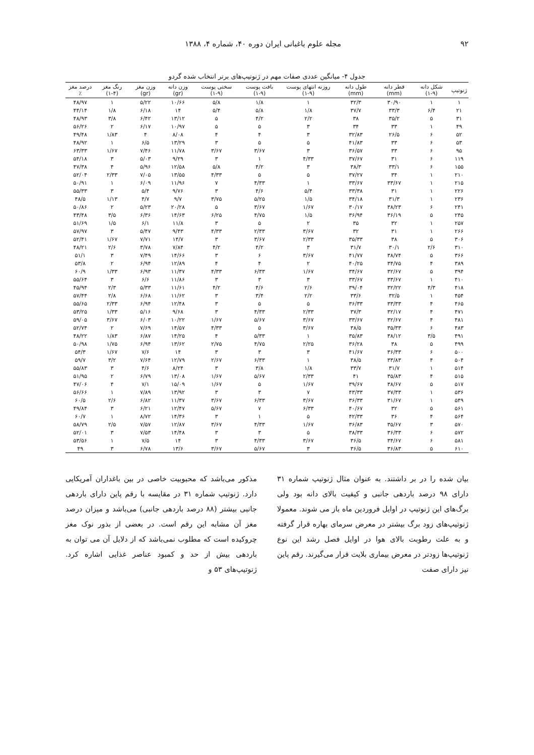۹۲ مجله علوم باغبانی ایران دوره ۴۰، شماره ۴، ۱۳۸۸
جدول ۴- میانگین عددی صفات مهم در ژنوتیپ‌های برتر انتخاب شده گردو
| ژنوتیپ | شکل دانه (۹-۱) | قطر دانه (mm) | طول دانه (mm) | روزنه انتهای پوست (۹-۱) | بافت پوست (۹-۱) | سختی پوست (۹-۱) | وزن دانه (gr) | وزن مغز (gr) | رنگ مغز (۴-۱) | درصد مغز ٪ |
| --- | --- | --- | --- | --- | --- | --- | --- | --- | --- | --- |
| ۱ | ۱ | ۳۰/۹۰ | ۳۲/۳ | ۱ | ۱/۸ | ۵/۸ | ۱۰/۶۶ | ۵/۲۲ | ۱ | ۴۸/۹۷ |
| ۲۱ | ۶/۴ | ۳۳/۳ | ۳۷/۷ | ۱/۸ | ۵/۸ | ۵/۴ | ۱۴ | ۶/۱۸ | ۱/۸ | ۴۴/۱۴ |
| ۳۱ | ۵ | ۳۵/۲ | ۳۸ | ۲/۲ | ۴/۲ | ۵ | ۱۳/۱۲ | ۶/۴۲ | ۳/۸ | ۴۸/۹۳ |
| ۴۹ | ۱ | ۳۳ | ۳۴ | ۳ | ۵ | ۵ | ۱۰/۹۷ | ۶/۱۷ | ۲ | ۵۶/۲۶ |
| ۵۲ | ۶ | ۲۶/۵ | ۳۲/۸۳ | ۳ | ۴ | ۴ | ۸/۰۸ | ۴ | ۱/۸۳ | ۴۹/۴۸ |
| ۵۳ | ۶ | ۳۳ | ۴۱/۸۳ | ۵ | ۵ | ۳ | ۱۳/۲۹ | ۶/۵ | ۱ | ۴۸/۹۲ |
| ۹۵ | ۶ | ۳۳ | ۳۶/۵۷ | ۳ | ۳/۶۷ | ۳/۶۷ | ۱۱/۷۸ | ۷/۴۶ | ۱/۶۷ | ۶۳/۳۳ |
| ۱۱۹ | ۶ | ۳۱ | ۳۷/۶۷ | ۴/۳۳ | ۱ | ۳ | ۹/۲۹ | ۵/۰۳ | ۳ | ۵۴/۱۸ |
| ۱۵۵ | ۶ | ۳۳/۱ | ۳۸/۳ | ۳ | ۴/۲ | ۵/۸ | ۱۲/۵۸ | ۵/۹۶ | ۴ | ۴۷/۳۸ |
| ۲۱۰ | ۱ | ۳۴ | ۳۷/۲۷ | ۵ | ۵ | ۴/۳۳ | ۱۳/۵۵ | ۷/۰۵ | ۲/۳۳ | ۵۲/۰۴ |
| ۲۱۵ | ۱ | ۳۳/۶۷ | ۳۳/۶۷ | ۱ | ۴/۳۳ | ۷ | ۱۱/۹۶ | ۶/۰۹ | ۱ | ۵۰/۹۱ |
| ۲۲۶ | ۱ | ۳۱ | ۳۳/۳۸ | ۵/۴ | ۴/۶ | ۳ | ۹/۷۶ | ۵/۴ | ۳ | ۵۵/۳۳ |
| ۲۳۶ | ۱ | ۳۱/۳ | ۳۴/۱۸ | ۱/۵ | ۵/۲۵ | ۳/۷۵ | ۹/۷ | ۴/۷ | ۱/۱۳ | ۴۸/۵ |
| ۲۴۱ | ۶ | ۳۸/۲۳ | ۳۰/۱۷ | ۱/۶۷ | ۳/۶۷ | ۵ | ۲۰/۲۸ | ۵/۲۳ | ۲ | ۵۰/۸۶ |
| ۲۴۵ | ۵ | ۳۶/۱۹ | ۳۶/۹۴ | ۱/۵ | ۴/۷۵ | ۶/۲۵ | ۱۴/۶۳ | ۶/۳۶ | ۳/۵ | ۴۳/۴۸ |
| ۲۵۷ | ۱ | ۳۲ | ۳۵ | ۲ | ۵ | ۳ | ۱۱/۸ | ۶/۱ | ۱/۵ | ۵۱/۶۹ |
| ۲۶۶ | ۱ | ۳۱ | ۳۲ | ۳/۶۷ | ۲/۳۳ | ۴/۳۳ | ۹/۴۳ | ۵/۴۷ | ۳ | ۵۷/۹۷ |
| ۳۰۶ | ۵ | ۳۸ | ۳۵/۳۳ | ۲/۳۳ | ۳/۶۷ | ۳ | ۱۴/۷ | ۷/۷۱ | ۱/۶۷ | ۵۲/۴۱ |
| ۳۱۰ | ۲/۶ | ۳۰/۱ | ۳۱/۷ | ۳ | ۴/۲ | ۴/۲ | ۷/۸۴ | ۳/۷۸ | ۲/۶ | ۴۸/۲۱ |
| ۳۶۶ | ۵ | ۳۸/۷۴ | ۴۱/۷۷ | ۳/۶۷ | ۶ | ۳ | ۱۴/۶۶ | ۷/۴۹ | ۳ | ۵۱/۱ |
| ۳۸۹ | ۴ | ۳۴/۷۵ | ۴۰/۲۵ | ۲ | ۴ | ۴ | ۱۲/۸۹ | ۶/۹۴ | ۲ | ۵۳/۸ |
| ۳۹۴ | ۵ | ۳۲/۶۷ | ۳۴/۶۷ | ۱/۶۷ | ۶/۳۳ | ۴/۳۳ | ۱۱/۳۷ | ۶/۹۳ | ۱/۳۳ | ۶۰/۹ |
| ۴۱۰ | ۱ | ۳۳/۶۷ | ۳۳/۶۷ | ۳ | ۳ | ۳ | ۱۱/۸۶ | ۶/۶ | ۳ | ۵۵/۶۴ |
| ۴۱۸ | ۴/۳ | ۳۲/۲۲ | ۳۹/۰۴ | ۲/۶ | ۴/۶ | ۴/۲ | ۱۱/۶۱ | ۵/۳۳ | ۲/۳ | ۴۵/۹۴ |
| ۴۵۴ | ۱ | ۳۲/۵ | ۳۳/۶ | ۲/۲ | ۳/۴ | ۳ | ۱۱/۶۲ | ۶/۶۸ | ۲/۸ | ۵۷/۴۴ |
| ۴۶۵ | ۴ | ۳۳/۳۳ | ۳۶/۳۳ | ۵ | ۵ | ۳ | ۱۲/۴۸ | ۶/۹۴ | ۲/۳۳ | ۵۵/۶۵ |
| ۴۷۱ | ۴ | ۳۲/۱۷ | ۳۷/۳ | ۲/۳۳ | ۴/۳۳ | ۳ | ۹/۶۸ | ۵/۱۶ | ۱/۳۳ | ۵۳/۲۵ |
| ۴۸۱ | ۴ | ۳۲/۶۷ | ۳۳/۶۷ | ۳/۶۷ | ۵/۶۷ | ۱/۶۷ | ۱۰/۲۲ | ۶/۰۳ | ۳/۶۷ | ۵۹/۰۵ |
| ۴۸۳ | ۶ | ۳۵/۳۳ | ۳۸/۵ | ۳/۶۷ | ۵ | ۴/۳۳ | ۱۴/۵۷ | ۷/۶۹ | ۲ | ۵۲/۷۴ |
| ۴۹۱ | ۳/۵ | ۳۸/۱۲ | ۳۵/۸۳ | ۱ | ۵/۳۳ | ۴ | ۱۴/۲۵ | ۶/۸۷ | ۱/۸۳ | ۴۸/۲۲ |
| ۴۹۹ | ۵ | ۳۸ | ۳۶/۲۸ | ۲/۲۵ | ۴/۷۵ | ۲/۷۵ | ۱۳/۶۲ | ۶/۹۴ | ۱/۷۵ | ۵۰/۹۸ |
| ۵۰۰ | ۶ | ۳۶/۳۳ | ۴۱/۶۷ | ۳ | ۳ | ۳ | ۱۴ | ۷/۶ | ۱/۶۷ | ۵۴/۳ |
| ۵۰۴ | ۴ | ۳۳/۸۳ | ۳۸/۵ | ۱ | ۶/۳۳ | ۲/۶۷ | ۱۲/۷۹ | ۷/۶۴ | ۳/۲ | ۵۹/۷ |
| ۵۱۴ | ۱ | ۳۱/۷ | ۳۳/۷ | ۱/۸ | ۳/۸ | ۳ | ۸/۲۴ | ۴/۶ | ۳ | ۵۵/۸۳ |
| ۵۱۵ | ۴ | ۳۵/۸۳ | ۴۱ | ۲/۳۳ | ۵/۶۷ | ۱/۶۷ | ۱۳/۰۸ | ۶/۷۹ | ۲ | ۵۱/۹۵ |
| ۵۱۷ | ۵ | ۳۸/۶۷ | ۳۹/۶۷ | ۱/۶۷ | ۵ | ۱/۶۷ | ۱۵/۰۹ | ۷/۱ | ۴ | ۴۷/۰۶ |
| ۵۳۶ | ۱ | ۳۷/۳۳ | ۴۳/۳۳ | ۷ | ۳ | ۳ | ۱۳/۹۲ | ۷/۸۹ | ۱ | ۵۶/۶۶ |
| ۵۴۹ | ۱ | ۳۱/۶۷ | ۳۶/۳۳ | ۳/۶۷ | ۶/۳۳ | ۳/۶۷ | ۱۱/۳۷ | ۶/۸۲ | ۲/۶ | ۶۰/۵ |
| ۵۶۱ | ۵ | ۳۲ | ۴۰/۶۷ | ۶/۳۳ | ۷ | ۵/۶۷ | ۱۲/۴۷ | ۶/۲۱ | ۳ | ۴۹/۸۴ |
| ۵۶۴ | ۴ | ۳۶ | ۴۲/۳۳ | ۵ | ۱ | ۳ | ۱۴/۳۶ | ۸/۷۲ | ۱ | ۶۰/۷ |
| ۵۷۰ | ۳ | ۳۵/۶۷ | ۳۶/۸۳ | ۱/۶۷ | ۴/۳۳ | ۳/۶۷ | ۱۲/۸۷ | ۷/۵۷ | ۲/۵ | ۵۸/۷۹ |
| ۵۷۲ | ۶ | ۳۶/۳۳ | ۳۸/۳۳ | ۵ | ۳ | ۳ | ۱۴/۴۸ | ۷/۵۳ | ۳ | ۵۲/۰۱ |
| ۵۸۱ | ۶ | ۳۴/۶۷ | ۳۶/۵ | ۳/۶۷ | ۴/۳۳ | ۳ | ۱۴ | ۷/۵ | ۱ | ۵۳/۵۶ |
| ۶۱۰ | ۵ | ۳۶/۸۳ | ۳۶/۵ | ۳ | ۵/۶۷ | ۳/۶۷ | ۱۳/۶ | ۶/۷۸ | ۳ | ۴۹ |
بیان شده را در بر داشتند. به عنوان مثال ژنوتیپ شماره ۳۱ دارای ۹۸ درصد باردهی جانبی و کیفیت بالای دانه بود ولی برگ‌های این ژنوتیپ در اوایل فروردین ماه باز می شوند. معمولا ژنوتیپ‌های زود برگ بیشتر در معرض سرمای بهاره قرار گرفته و به علت رطوبت بالای هوا در اوایل فصل رشد این نوع ژنوتیپ‌ها زودتر در معرض بیماری بلایت قرار می‌گیرند. رقم پاین نیز دارای صفت
مذکور می‌باشد که محبوبیت خاصی در بین باغداران آمریکایی دارد. ژنوتیپ شماره ۳۱ در مقایسه با رقم پاین دارای باردهی جانبی بیشتر (۸۸ درصد باردهی جانبی) می‌باشد و میزان درصد مغز آن مشابه این رقم است. در بعضی از بذور نوک مغز چروکیده است که مطلوب نمی‌باشد که از دلایل آن می توان به باردهی بیش از حد و کمبود عناصر غذایی اشاره کرد. ژنوتیپ‌های ۵۳ و